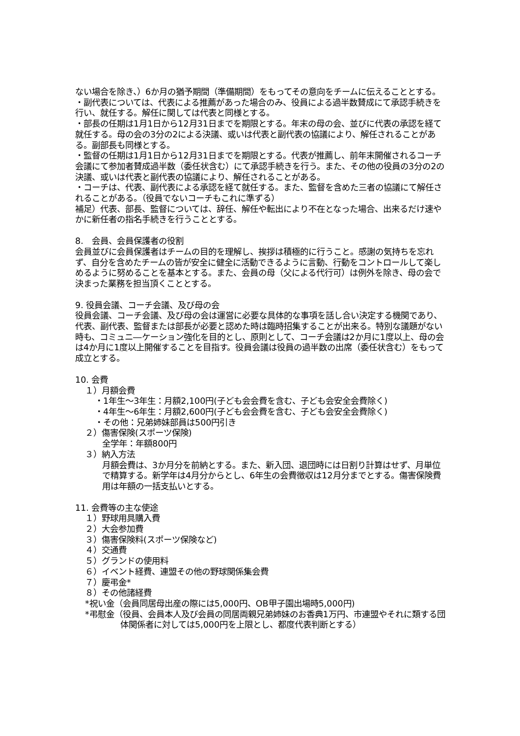ない場合を除き、）6か月の猶予期間（準備期間）をもってその意向をチームに伝えることとする。
・副代表については、代表による推薦があった場合のみ、役員による過半数賛成にて承認手続きを行い、就任する。解任に関しては代表と同様とする。
・部長の任期は1月1日から12月31日までを期限とする。年末の母の会、並びに代表の承認を経て就任する。母の会の3分の2による決議、或いは代表と副代表の協議により、解任されることがある。副部長も同様とする。
・監督の任期は1月1日から12月31日までを期限とする。代表が推薦し、前年末開催されるコーチ会議にて参加者賛成過半数（委任状含む）にて承認手続きを行う。また、その他の役員の3分の2の決議、或いは代表と副代表の協議により、解任されることがある。
・コーチは、代表、副代表による承認を経て就任する。また、監督を含めた三者の協議にて解任されることがある。（役員でないコーチもこれに準ずる）
補足）代表、部長、監督については、辞任、解任や転出により不在となった場合、出来るだけ速やかに新任者の指名手続きを行うこととする。
8.　会員、会員保護者の役割
会員並びに会員保護者はチームの目的を理解し、挨拶は積極的に行うこと。感謝の気持ちを忘れず、自分を含めたチームの皆が安全に健全に活動できるように言動、行動をコントロールして楽しめるように努めることを基本とする。また、会員の母（父による代行可）は例外を除き、母の会で決まった業務を担当頂くこととする。
9. 役員会議、コーチ会議、及び母の会
役員会議、コーチ会議、及び母の会は運営に必要な具体的な事項を話し合い決定する機関であり、代表、副代表、監督または部長が必要と認めた時は臨時招集することが出来る。特別な議題がない時も、コミュニ―ケーション強化を目的とし、原則として、コーチ会議は2か月に1度以上、母の会は4か月に1度以上開催することを目指す。役員会議は役員の過半数の出席（委任状含む）をもって成立とする。
10. 会費
１）月額会費
・1年生～3年生：月額2,100円(子ども会会費を含む、子ども会安全会費除く)
・4年生～6年生：月額2,600円(子ども会会費を含む、子ども会安全会費除く)
・その他：兄弟姉妹部員は500円引き
２）傷害保険(スポーツ保険)
全学年：年額800円
３）納入方法
月額会費は、3か月分を前納とする。また、新入団、退団時には日割り計算はせず、月単位で精算する。新学年は4月分からとし、6年生の会費徴収は12月分までとする。傷害保険費用は年額の一括支払いとする。
11. 会費等の主な使途
１）野球用具購入費
２）大会参加費
３）傷害保険料(スポーツ保険など)
４）交通費
５）グランドの使用料
６）イベント経費、連盟その他の野球関係集会費
７）慶弔金*
８）その他諸経費
*祝い金（会員同居母出産の際には5,000円、OB甲子園出場時5,000円)
*弔慰金（役員、会員本人及び会員の同居両親兄弟姉妹のお香典1万円、市連盟やそれに類する団体関係者に対しては5,000円を上限とし、都度代表判断とする）